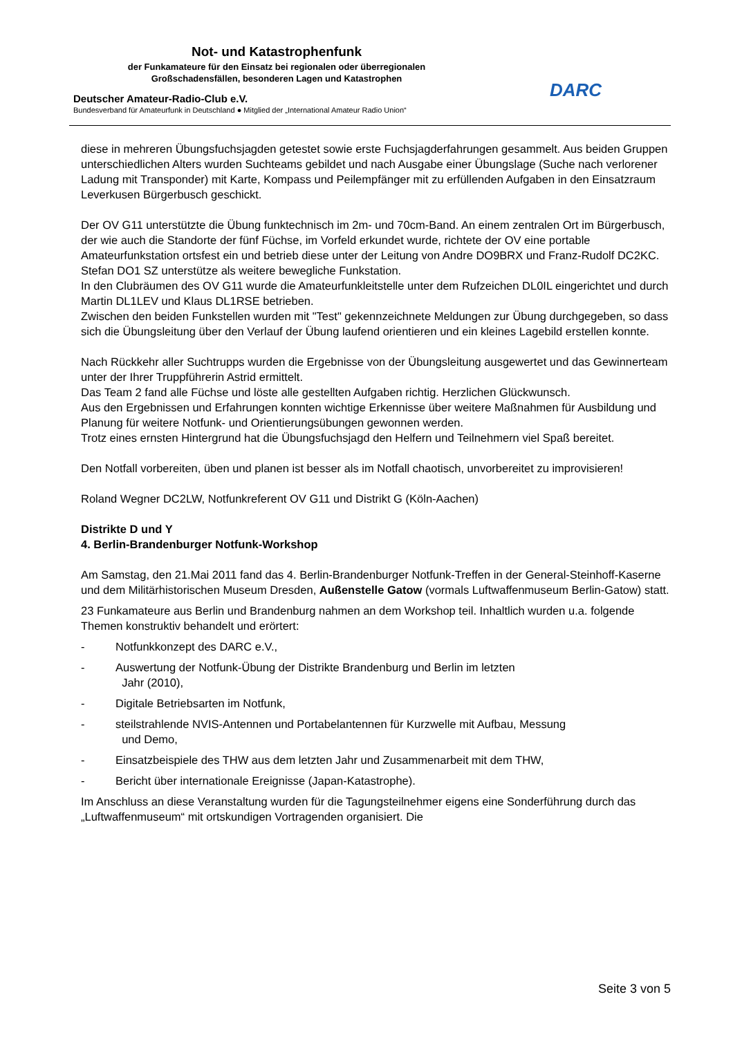Not- und Katastrophenfunk
der Funkamateure für den Einsatz bei regionalen oder überregionalen
Großschadensfällen, besonderen Lagen und Katastrophen
Deutscher Amateur-Radio-Club e.V.
Bundesverband für Amateurfunk in Deutschland ● Mitglied der „International Amateur Radio Union“
DARC
diese in mehreren Übungsfuchsjagden getestet sowie erste Fuchsjagderfahrungen gesammelt. Aus beiden Gruppen unterschiedlichen Alters wurden Suchteams gebildet und nach Ausgabe einer Übungslage (Suche nach verlorener Ladung mit Transponder) mit Karte, Kompass und Peilempfänger mit zu erfüllenden Aufgaben in den Einsatzraum Leverkusen Bürgerbusch geschickt.
Der OV G11 unterstützte die Übung funktechnisch im 2m- und 70cm-Band. An einem zentralen Ort im Bürgerbusch, der wie auch die Standorte der fünf Füchse, im Vorfeld erkundet wurde, richtete der OV eine portable Amateurfunkstation ortsfest ein und betrieb diese unter der Leitung von Andre DO9BRX und Franz-Rudolf DC2KC.
Stefan DO1 SZ unterstütze als weitere bewegliche Funkstation.
In den Clubräumen des OV G11 wurde die Amateurfunkleitstelle unter dem Rufzeichen DL0IL eingerichtet und durch Martin DL1LEV und Klaus DL1RSE betrieben.
Zwischen den beiden Funkstellen wurden mit "Test" gekennzeichnete Meldungen zur Übung durchgegeben, so dass sich die Übungsleitung über den Verlauf der Übung laufend orientieren und ein kleines Lagebild erstellen konnte.
Nach Rückkehr aller Suchtrupps wurden die Ergebnisse von der Übungsleitung ausgewertet und das Gewinnerteam unter der Ihrer Truppführerin Astrid ermittelt.
Das Team 2 fand alle Füchse und löste alle gestellten Aufgaben richtig. Herzlichen Glückwunsch.
Aus den Ergebnissen und Erfahrungen konnten wichtige Erkennisse über weitere Maßnahmen für Ausbildung und Planung für weitere Notfunk- und Orientierungsübungen gewonnen werden.
Trotz eines ernsten Hintergrund hat die Übungsfuchsjagd den Helfern und Teilnehmern viel Spaß bereitet.
Den Notfall vorbereiten, üben und planen ist besser als im Notfall chaotisch, unvorbereitet zu improvisieren!
Roland Wegner DC2LW, Notfunkreferent OV G11 und Distrikt G (Köln-Aachen)
Distrikte D und Y
4. Berlin-Brandenburger Notfunk-Workshop
Am Samstag, den 21.Mai 2011 fand das 4. Berlin-Brandenburger Notfunk-Treffen in der General-Steinhoff-Kaserne und dem Militärhistorischen Museum Dresden, Außenstelle Gatow (vormals Luftwaffenmuseum Berlin-Gatow) statt.
23 Funkamateure aus Berlin und Brandenburg nahmen an dem Workshop teil. Inhaltlich wurden u.a. folgende Themen konstruktiv behandelt und erörtert:
- Notfunkkonzept des DARC e.V.,
- Auswertung der Notfunk-Übung der Distrikte Brandenburg und Berlin im letzten
Jahr (2010),
- Digitale Betriebsarten im Notfunk,
- steilstrahlende NVIS-Antennen und Portabelantennen für Kurzwelle mit Aufbau, Messung
und Demo,
- Einsatzbeispiele des THW aus dem letzten Jahr und Zusammenarbeit mit dem THW,
- Bericht über internationale Ereignisse (Japan-Katastrophe).
Im Anschluss an diese Veranstaltung wurden für die Tagungsteilnehmer eigens eine Sonderführung durch das „Luftwaffenmuseum“ mit ortskundigen Vortragenden organisiert. Die
Seite 3 von 5